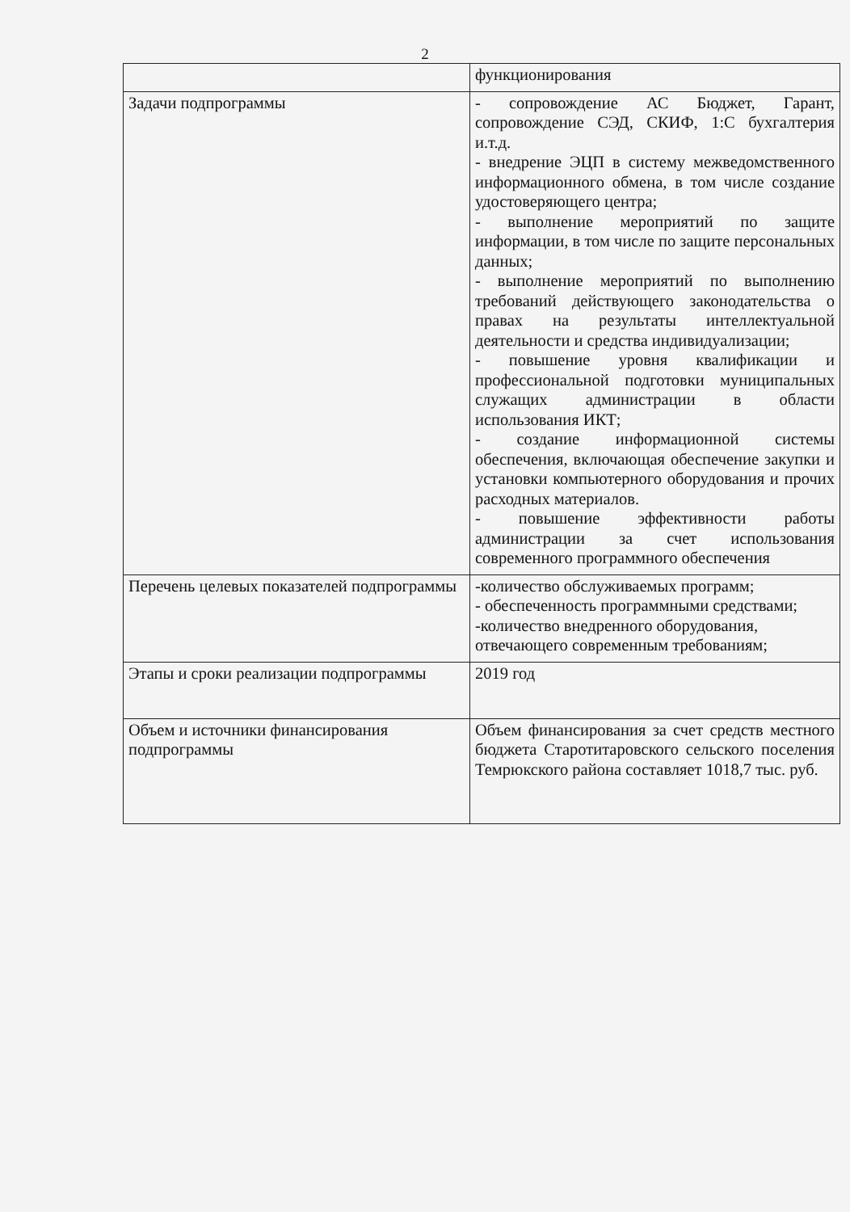2
| | функционирования |
| Задачи подпрограммы | - сопровождение АС Бюджет, Гарант, сопровождение СЭД, СКИФ, 1:С бухгалтерия и.т.д. - внедрение ЭЦП в систему межведомственного информационного обмена, в том числе создание удостоверяющего центра; - выполнение мероприятий по защите информации, в том числе по защите персональных данных; - выполнение мероприятий по выполнению требований действующего законодательства о правах на результаты интеллектуальной деятельности и средства индивидуализации; - повышение уровня квалификации и профессиональной подготовки муниципальных служащих администрации в области использования ИКТ; - создание информационной системы обеспечения, включающая обеспечение закупки и установки компьютерного оборудования и прочих расходных материалов. - повышение эффективности работы администрации за счет использования современного программного обеспечения |
| Перечень целевых показателей подпрограммы | -количество обслуживаемых программ; - обеспеченность программными средствами; -количество внедренного оборудования, отвечающего современным требованиям; |
| Этапы и сроки реализации подпрограммы | 2019 год |
| Объем и источники финансирования подпрограммы | Объем финансирования за счет средств местного бюджета Старотитаровского сельского поселения Темрюкского района составляет 1018,7 тыс. руб. |